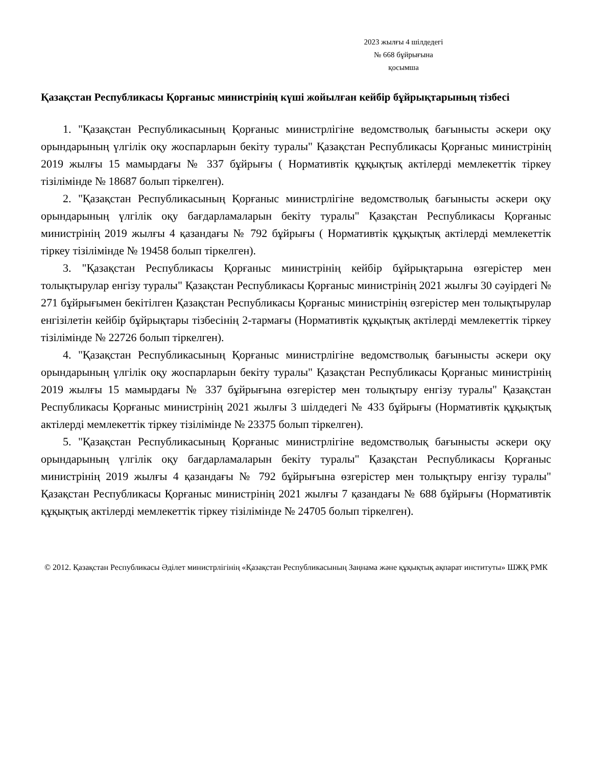2023 жылғы 4 шілдедегі
№ 668 бұйрығына
қосымша
Қазақстан Республикасы Қорғаныс министрінің күші жойылған кейбір бұйрықтарының тізбесі
1. "Қазақстан Республикасының Қорғаныс министрлігіне ведомстволық бағынысты әскери оқу орындарының үлгілік оқу жоспарларын бекіту туралы" Қазақстан Республикасы Қорғаныс министрінің 2019 жылғы 15 мамырдағы № 337 бұйрығы ( Нормативтік құқықтық актілерді мемлекеттік тіркеу тізілімінде № 18687 болып тіркелген).
2. "Қазақстан Республикасының Қорғаныс министрлігіне ведомстволық бағынысты әскери оқу орындарының үлгілік оқу бағдарламаларын бекіту туралы" Қазақстан Республикасы Қорғаныс министрінің 2019 жылғы 4 қазандағы № 792 бұйрығы ( Нормативтік құқықтық актілерді мемлекеттік тіркеу тізілімінде № 19458 болып тіркелген).
3. "Қазақстан Республикасы Қорғаныс министрінің кейбір бұйрықтарына өзгерістер мен толықтырулар енгізу туралы" Қазақстан Республикасы Қорғаныс министрінің 2021 жылғы 30 сәуірдегі № 271 бұйрығымен бекітілген Қазақстан Республикасы Қорғаныс министрінің өзгерістер мен толықтырулар енгізілетін кейбір бұйрықтары тізбесінің 2-тармағы (Нормативтік құқықтық актілерді мемлекеттік тіркеу тізілімінде № 22726 болып тіркелген).
4. "Қазақстан Республикасының Қорғаныс министрлігіне ведомстволық бағынысты әскери оқу орындарының үлгілік оқу жоспарларын бекіту туралы" Қазақстан Республикасы Қорғаныс министрінің 2019 жылғы 15 мамырдағы № 337 бұйрығына өзгерістер мен толықтыру енгізу туралы" Қазақстан Республикасы Қорғаныс министрінің 2021 жылғы 3 шілдедегі № 433 бұйрығы (Нормативтік құқықтық актілерді мемлекеттік тіркеу тізілімінде № 23375 болып тіркелген).
5. "Қазақстан Республикасының Қорғаныс министрлігіне ведомстволық бағынысты әскери оқу орындарының үлгілік оқу бағдарламаларын бекіту туралы" Қазақстан Республикасы Қорғаныс министрінің 2019 жылғы 4 қазандағы № 792 бұйрығына өзгерістер мен толықтыру енгізу туралы" Қазақстан Республикасы Қорғаныс министрінің 2021 жылғы 7 қазандағы № 688 бұйрығы (Нормативтік құқықтық актілерді мемлекеттік тіркеу тізілімінде № 24705 болып тіркелген).
© 2012. Қазақстан Республикасы Әділет министрлігінің «Қазақстан Республикасының Заңнама және құқықтық ақпарат институты» ШЖҚ РМК